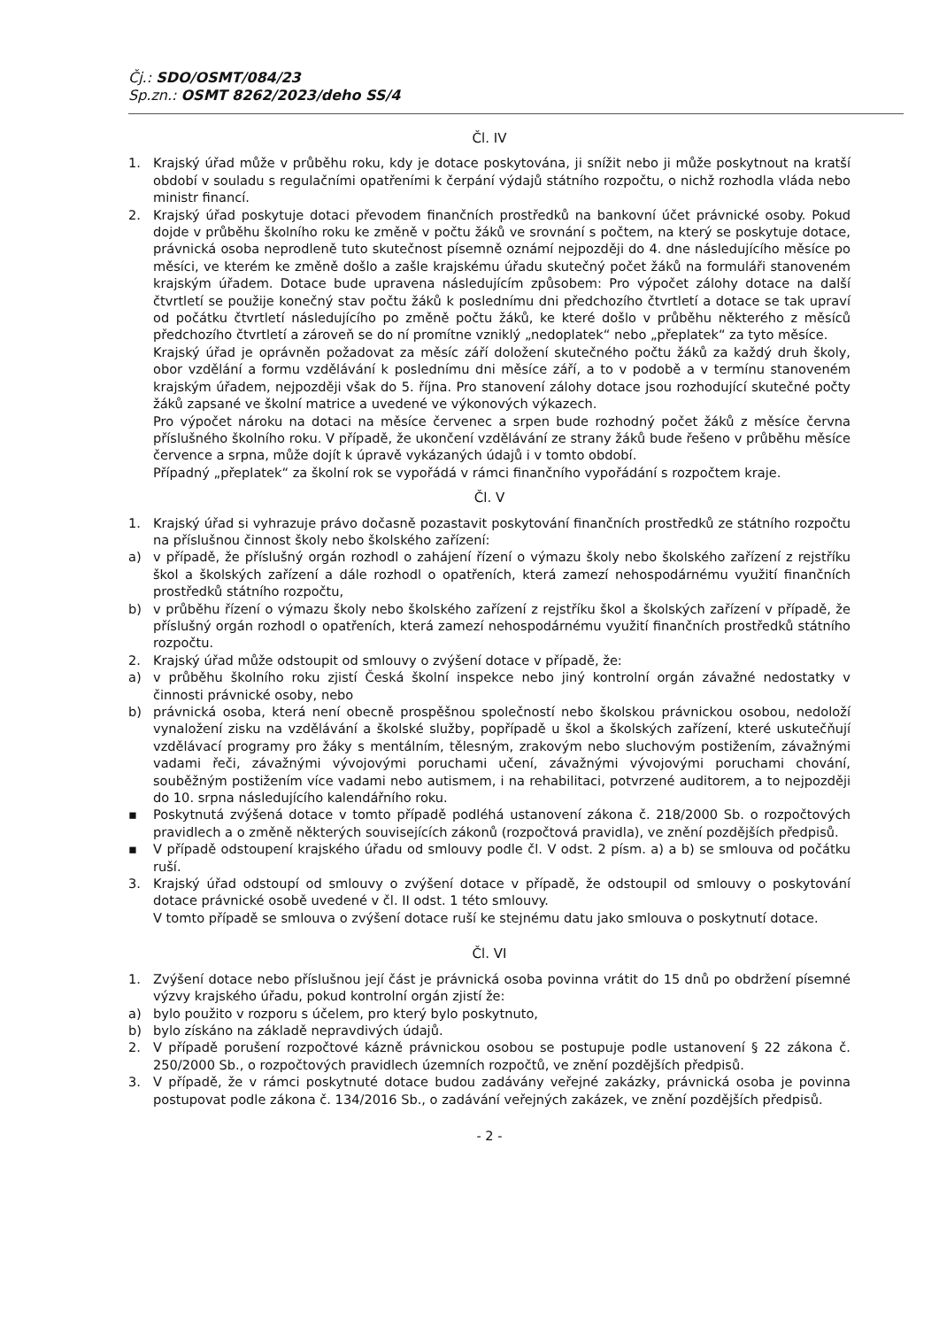Čj.: SDO/OSMT/084/23
Sp.zn.: OSMT 8262/2023/deho SS/4
Čl. IV
1. Krajský úřad může v průběhu roku, kdy je dotace poskytována, ji snížit nebo ji může poskytnout na kratší období v souladu s regulačními opatřeními k čerpání výdajů státního rozpočtu, o nichž rozhodla vláda nebo ministr financí.
2. Krajský úřad poskytuje dotaci převodem finančních prostředků na bankovní účet právnické osoby. Pokud dojde v průběhu školního roku ke změně v počtu žáků ve srovnání s počtem, na který se poskytuje dotace, právnická osoba neprodleně tuto skutečnost písemně oznámí nejpozději do 4. dne následujícího měsíce po měsíci, ve kterém ke změně došlo a zašle krajskému úřadu skutečný počet žáků na formuláři stanoveném krajským úřadem. Dotace bude upravena následujícím způsobem: Pro výpočet zálohy dotace na další čtvrtletí se použije konečný stav počtu žáků k poslednímu dni předchozího čtvrtletí a dotace se tak upraví od počátku čtvrtletí následujícího po změně počtu žáků, ke které došlo v průběhu některého z měsíců předchozího čtvrtletí a zároveň se do ní promítne vzniklý „nedoplatek“ nebo „přeplatek“ za tyto měsíce.
Krajský úřad je oprávněn požadovat za měsíc září doložení skutečného počtu žáků za každý druh školy, obor vzdělání a formu vzdělávání k poslednímu dni měsíce září, a to v podobě a v termínu stanoveném krajským úřadem, nejpozději však do 5. října. Pro stanovení zálohy dotace jsou rozhodující skutečné počty žáků zapsané ve školní matrice a uvedené ve výkonových výkazech.
Pro výpočet nároku na dotaci na měsíce červenec a srpen bude rozhodný počet žáků z měsíce června příslušného školního roku. V případě, že ukončení vzdělávání ze strany žáků bude řešeno v průběhu měsíce července a srpna, může dojít k úpravě vykázaných údajů i v tomto období.
Případný „přeplatek“ za školní rok se vypořádá v rámci finančního vypořádání s rozpočtem kraje.
Čl. V
1. Krajský úřad si vyhrazuje právo dočasně pozastavit poskytování finančních prostředků ze státního rozpočtu na příslušnou činnost školy nebo školského zařízení:
a) v případě, že příslušný orgán rozhodl o zahájení řízení o výmazu školy nebo školského zařízení z rejstříku škol a školských zařízení a dále rozhodl o opatřeních, která zamezí nehospodárnému využití finančních prostředků státního rozpočtu,
b) v průběhu řízení o výmazu školy nebo školského zařízení z rejstříku škol a školských zařízení v případě, že příslušný orgán rozhodl o opatřeních, která zamezí nehospodárnému využití finančních prostředků státního rozpočtu.
2. Krajský úřad může odstoupit od smlouvy o zvýšení dotace v případě, že:
a) v průběhu školního roku zjistí Česká školní inspekce nebo jiný kontrolní orgán závažné nedostatky v činnosti právnické osoby, nebo
b) právnická osoba, která není obecně prospěšnou společností nebo školskou právnickou osobou, nedoloží vynaložení zisku na vzdělávání a školské služby, popřípadě u škol a školských zařízení, které uskutečňují vzdělávací programy pro žáky s mentálním, tělesným, zrakovým nebo sluchovým postižením, závažnými vadami řeči, závažnými vývojovými poruchami učení, závažnými vývojovými poruchami chování, souběžným postižením více vadami nebo autismem, i na rehabilitaci, potvrzené auditorem, a to nejpozději do 10. srpna následujícího kalendářního roku.
▪ Poskytnutá zvýšená dotace v tomto případě podléhá ustanovení zákona č. 218/2000 Sb. o rozpočtových pravidlech a o změně některých souvisejících zákonů (rozpočtová pravidla), ve znění pozdějších předpisů.
▪ V případě odstoupení krajského úřadu od smlouvy podle čl. V odst. 2 písm. a) a b) se smlouva od počátku ruší.
3. Krajský úřad odstoupí od smlouvy o zvýšení dotace v případě, že odstoupil od smlouvy o poskytování dotace právnické osobě uvedené v čl. II odst. 1 této smlouvy.
V tomto případě se smlouva o zvýšení dotace ruší ke stejnému datu jako smlouva o poskytnutí dotace.
Čl. VI
1. Zvýšení dotace nebo příslušnou její část je právnická osoba povinna vrátit do 15 dnů po obdržení písemné výzvy krajského úřadu, pokud kontrolní orgán zjistí že:
a) bylo použito v rozporu s účelem, pro který bylo poskytnuto,
b) bylo získáno na základě nepravdivých údajů.
2. V případě porušení rozpočtové kázně právnickou osobou se postupuje podle ustanovení § 22 zákona č. 250/2000 Sb., o rozpočtových pravidlech územních rozpočtů, ve znění pozdějších předpisů.
3. V případě, že v rámci poskytnuté dotace budou zadávány veřejné zakázky, právnická osoba je povinna postupovat podle zákona č. 134/2016 Sb., o zadávání veřejných zakázek, ve znění pozdějších předpisů.
- 2 -